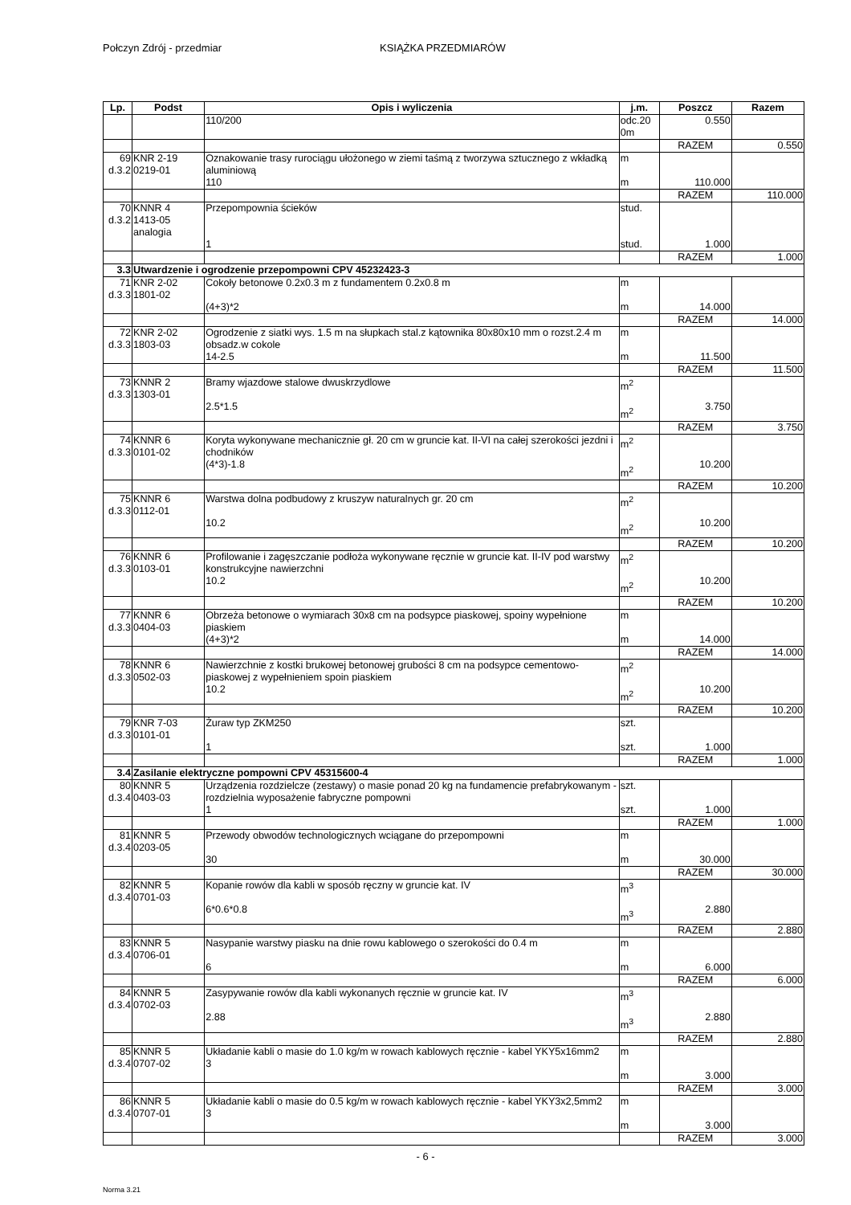Połczyn Zdrój - przedmiar KSIĄŻKA PRZEDMIARÓW
| Lp. | Podst | Opis i wyliczenia | j.m. | Poszcz | Razem |
| --- | --- | --- | --- | --- | --- |
| | | 110/200 | odc.20 0m | 0.550 | |
| | | | | RAZEM | 0.550 |
| 69 d.3.2 | KNR 2-19 0219-01 | Oznakowanie trasy rurociągu ułożonego w ziemi taśmą z tworzywa sztucznego z wkładką aluminiową 110 | m m | 110.000 | |
| | | | | RAZEM | 110.000 |
| 70 d.3.2 | KNNR 4 1413-05 analogia | Przepompownia ścieków 1 | stud. stud. | 1.000 | |
| | | | | RAZEM | 1.000 |
| 3.3 | Utwardzenie i ogrodzenie przepompowni CPV 45232423-3 | | | | |
| 71 d.3.3 | KNR 2-02 1801-02 | Cokoły betonowe 0.2x0.3 m z fundamentem 0.2x0.8 m (4+3)*2 | m m | 14.000 | |
| | | | | RAZEM | 14.000 |
| 72 d.3.3 | KNR 2-02 1803-03 | Ogrodzenie z siatki wys. 1.5 m na słupkach stal.z kątownika 80x80x10 mm o rozst.2.4 m obsadz.w cokole 14-2.5 | m m | 11.500 | |
| | | | | RAZEM | 11.500 |
| 73 d.3.3 | KNNR 2 1303-01 | Bramy wjazdowe stalowe dwuskrzydlowe 2.5*1.5 | m<sup>2</sup> m<sup>2</sup> | 3.750 | |
| | | | | RAZEM | 3.750 |
| 74 d.3.3 | KNNR 6 0101-02 | Koryta wykonywane mechanicznie gł. 20 cm w gruncie kat. II-VI na całej szerokości jezdni i chodników (4*3)-1.8 | m<sup>2</sup> m<sup>2</sup> | 10.200 | |
| | | | | RAZEM | 10.200 |
| 75 d.3.3 | KNNR 6 0112-01 | Warstwa dolna podbudowy z kruszyw naturalnych gr. 20 cm 10.2 | m<sup>2</sup> m<sup>2</sup> | 10.200 | |
| | | | | RAZEM | 10.200 |
| 76 d.3.3 | KNNR 6 0103-01 | Profilowanie i zagęszczanie podłoża wykonywane ręcznie w gruncie kat. II-IV pod warstwy konstrukcyjne nawierzchni 10.2 | m<sup>2</sup> m<sup>2</sup> | 10.200 | |
| | | | | RAZEM | 10.200 |
| 77 d.3.3 | KNNR 6 0404-03 | Obrzeża betonowe o wymiarach 30x8 cm na podsypce piaskowej, spoiny wypełnione piaskiem (4+3)*2 | m m | 14.000 | |
| | | | | RAZEM | 14.000 |
| 78 d.3.3 | KNNR 6 0502-03 | Nawierzchnie z kostki brukowej betonowej grubości 8 cm na podsypce cementowo-piaskowej z wypełnieniem spoin piaskiem 10.2 | m<sup>2</sup> m<sup>2</sup> | 10.200 | |
| | | | | RAZEM | 10.200 |
| 79 d.3.3 | KNR 7-03 0101-01 | Żuraw typ ZKM250 1 | szt. szt. | 1.000 | |
| | | | | RAZEM | 1.000 |
| 3.4 | Zasilanie elektryczne pompowni CPV 45315600-4 | | | | |
| 80 d.3.4 | KNNR 5 0403-03 | Urządzenia rozdzielcze (zestawy) o masie ponad 20 kg na fundamencie prefabrykowanym - rozdzielnia wyposażenie fabryczne pompowni 1 | szt. szt. | 1.000 | |
| | | | | RAZEM | 1.000 |
| 81 d.3.4 | KNNR 5 0203-05 | Przewody obwodów technologicznych wciągane do przepompowni 30 | m m | 30.000 | |
| | | | | RAZEM | 30.000 |
| 82 d.3.4 | KNNR 5 0701-03 | Kopanie rowów dla kabli w sposób ręczny w gruncie kat. IV 6*0.6*0.8 | m<sup>3</sup> m<sup>3</sup> | 2.880 | |
| | | | | RAZEM | 2.880 |
| 83 d.3.4 | KNNR 5 0706-01 | Nasypanie warstwy piasku na dnie rowu kablowego o szerokości do 0.4 m 6 | m m | 6.000 | |
| | | | | RAZEM | 6.000 |
| 84 d.3.4 | KNNR 5 0702-03 | Zasypywanie rowów dla kabli wykonanych ręcznie w gruncie kat. IV 2.88 | m<sup>3</sup> m<sup>3</sup> | 2.880 | |
| | | | | RAZEM | 2.880 |
| 85 d.3.4 | KNNR 5 0707-02 | Układanie kabli o masie do 1.0 kg/m w rowach kablowych ręcznie - kabel YKY5x16mm2 3 | m m | 3.000 | |
| | | | | RAZEM | 3.000 |
| 86 d.3.4 | KNNR 5 0707-01 | Układanie kabli o masie do 0.5 kg/m w rowach kablowych ręcznie - kabel YKY3x2,5mm2 3 | m m | 3.000 | |
| | | | | RAZEM | 3.000 |
- 6 -
Norma 3.21